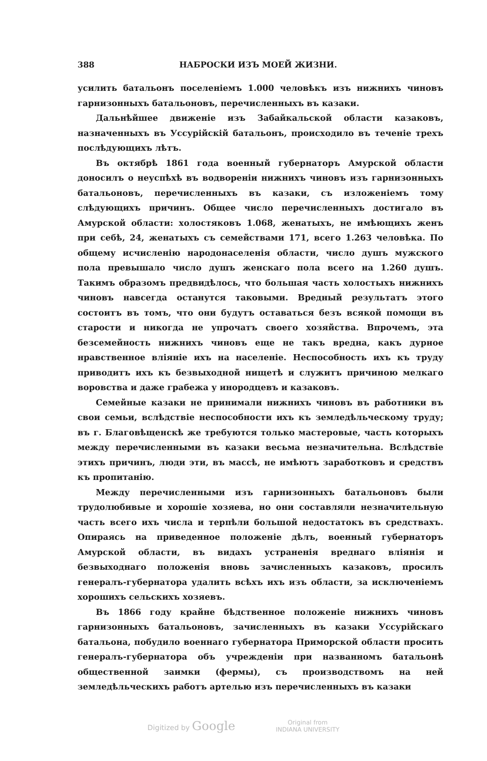388 НАБРОСКИ ИЗЪ МОЕЙ ЖИЗНИ.
усилить батальонъ поселеніемъ 1.000 человѣкъ изъ нижнихъ чиновъ гарнизонныхъ батальоновъ, перечисленныхъ въ казаки.
Дальнѣйшее движеніе изъ Забайкальской области казаковъ, назначенныхъ въ Уссурійскій батальонъ, происходило въ теченіе трехъ послѣдующихъ лѣтъ.
Въ октябрѣ 1861 года военный губернаторъ Амурской области доносилъ о неуспѣхѣ въ водвореніи нижнихъ чиновъ изъ гарнизонныхъ батальоновъ, перечисленныхъ въ казаки, съ изложеніемъ тому слѣдующихъ причинъ. Общее число перечисленныхъ достигало въ Амурской области: холостяковъ 1.068, женатыхъ, не имѣющихъ женъ при себѣ, 24, женатыхъ съ семействами 171, всего 1.263 человѣка. По общему исчисленію народонаселенія области, число душъ мужского пола превышало число душъ женскаго пола всего на 1.260 душъ. Такимъ образомъ предвидѣлось, что большая часть холостыхъ нижнихъ чиновъ навсегда останутся таковыми. Вредный результатъ этого состоитъ въ томъ, что они будутъ оставаться безъ всякой помощи въ старости и никогда не упрочатъ своего хозяйства. Впрочемъ, эта безсемейность нижнихъ чиновъ еще не такъ вредна, какъ дурное нравственное вліяніе ихъ на населеніе. Неспособность ихъ къ труду приводитъ ихъ къ безвыходной нищетѣ и служитъ причиною мелкаго воровства и даже грабежа у инородцевъ и казаковъ.
Семейные казаки не принимали нижнихъ чиновъ въ работники въ свои семьи, вслѣдствіе неспособности ихъ къ земледѣльческому труду; въ г. Благовѣщенскѣ же требуются только мастеровые, часть которыхъ между перечисленными въ казаки весьма незначительна. Вслѣдствіе этихъ причинъ, люди эти, въ массѣ, не имѣютъ заработковъ и средствъ къ пропитанію.
Между перечисленными изъ гарнизонныхъ батальоновъ были трудолюбивые и хорошіе хозяева, но они составляли незначительную часть всего ихъ числа и терпѣли большой недостатокъ въ средствахъ. Опираясь на приведенное положеніе дѣлъ, военный губернаторъ Амурской области, въ видахъ устраненія вреднаго вліянія и безвыходнаго положенія вновь зачисленныхъ казаковъ, просилъ генералъ-губернатора удалить всѣхъ ихъ изъ области, за исключеніемъ хорошихъ сельскихъ хозяевъ.
Въ 1866 году крайне бѣдственное положеніе нижнихъ чиновъ гарнизонныхъ батальоновъ, зачисленныхъ въ казаки Уссурійскаго батальона, побудило военнаго губернатора Приморской области просить генералъ-губернатора объ учрежденіи при названномъ батальонѣ общественной заимки (фермы), съ производствомъ на ней земледѣльческихъ работъ артелью изъ перечисленныхъ въ казаки
Digitized by Google
Original from
INDIANA UNIVERSITY